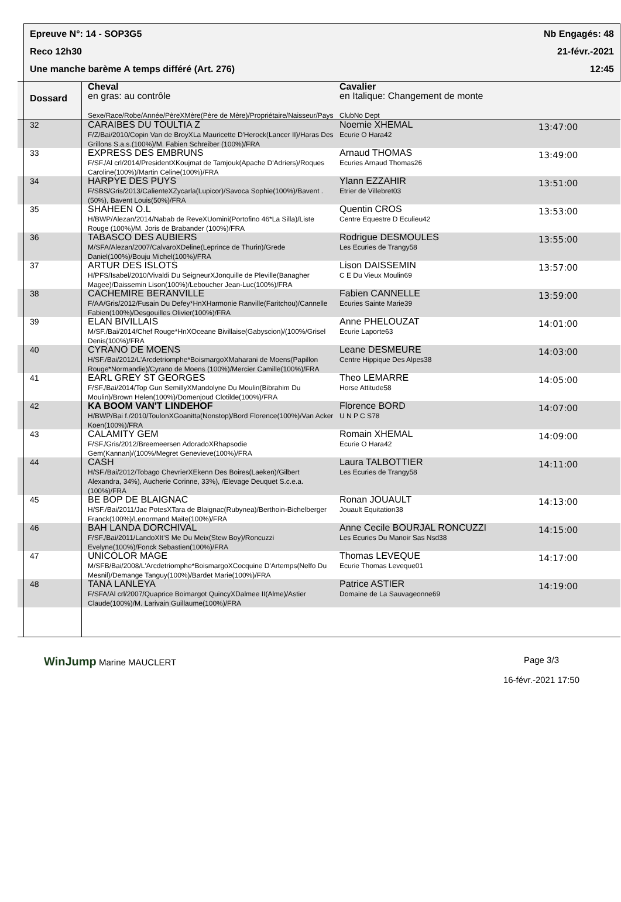Epreuve N°: 14 - SOP3G5 Nb Engagés: 48
Reco 12h30 21-févr.-2021
Une manche barème A temps différé (Art. 276) 12:45
| | Dossard | Cheval en gras: au contrôle Sexe/Race/Robe/Année/PèreXMère(Père de Mère)/Propriétaire/Naisseur/Pays | Cavalier en Italique: Changement de monte ClubNo Dept | |
| --- | --- | --- | --- | --- |
| | 32 | CARAIBES DU TOULTIA Z F/Z/Bai/2010/Copin Van de BroyXLa Mauricette D'Herock(Lancer II)/Haras Des Grillons S.a.s.(100%)/M. Fabien Schreiber (100%)/FRA | Noemie XHEMAL Ecurie O Hara42 | 13:47:00 |
| | 33 | EXPRESS DES EMBRUNS F/SF./Al crl/2014/PresidentXKoujmat de Tamjouk(Apache D'Adriers)/Roques Caroline(100%)/Martin Celine(100%)/FRA | Arnaud THOMAS Ecuries Arnaud Thomas26 | 13:49:00 |
| | 34 | HARPYE DES PUYS F/SBS/Gris/2013/CalienteXZycarla(Lupicor)/Savoca Sophie(100%)/Bavent .(50%), Bavent Louis(50%)/FRA | Ylann EZZAHIR Etrier de Villebret03 | 13:51:00 |
| | 35 | SHAHEEN O.L H/BWP/Alezan/2014/Nabab de ReveXUomini(Portofino 46*La Silla)/Liste Rouge (100%)/M. Joris de Brabander (100%)/FRA | Quentin CROS Centre Equestre D Eculieu42 | 13:53:00 |
| | 36 | TABASCO DES AUBIERS M/SFA/Alezan/2007/CalvaroXDeline(Leprince de Thurin)/Grede Daniel(100%)/Bouju Michel(100%)/FRA | Rodrigue DESMOULES Les Ecuries de Trangy58 | 13:55:00 |
| | 37 | ARTUR DES ISLOTS H/PFS/Isabel/2010/Vivaldi Du SeigneurXJonquille de Pleville(Banagher Magee)/Daissemin Lison(100%)/Leboucher Jean-Luc(100%)/FRA | Lison DAISSEMIN C E Du Vieux Moulin69 | 13:57:00 |
| | 38 | CACHEMIRE BERANVILLE F/AA/Gris/2012/Fusain Du Defey*HnXHarmonie Ranville(Faritchou)/Cannelle Fabien(100%)/Desgouilles Olivier(100%)/FRA | Fabien CANNELLE Ecuries Sainte Marie39 | 13:59:00 |
| | 39 | ELAN BIVILLAIS M/SF./Bai/2014/Chef Rouge*HnXOceane Bivillaise(Gabyscion)/(100%/Grisel Denis(100%)/FRA | Anne PHELOUZAT Ecurie Laporte63 | 14:01:00 |
| | 40 | CYRANO DE MOENS H/SF./Bai/2012/L'Arcdetriomphe*BoismargoXMaharani de Moens(Papillon Rouge*Normandie)/Cyrano de Moens (100%)/Mercier Camille(100%)/FRA | Leane DESMEURE Centre Hippique Des Alpes38 | 14:03:00 |
| | 41 | EARL GREY ST GEORGES F/SF./Bai/2014/Top Gun SemillyXMandolyne Du Moulin(Bibrahim Du Moulin)/Brown Helen(100%)/Domenjoud Clotilde(100%)/FRA | Theo LEMARRE Horse Attitude58 | 14:05:00 |
| | 42 | KA BOOM VAN'T LINDEHOF H/BWP/Bai f./2010/ToulonXGoanitta(Nonstop)/Bord Florence(100%)/Van Acker Koen(100%)/FRA | Florence BORD U N P C S78 | 14:07:00 |
| | 43 | CALAMITY GEM F/SF./Gris/2012/Breemeersen AdoradoXRhapsodie Gem(Kannan)/(100%/Megret Genevieve(100%)/FRA | Romain XHEMAL Ecurie O Hara42 | 14:09:00 |
| | 44 | CASH H/SF./Bai/2012/Tobago ChevrierXEkenn Des Boires(Laeken)/Gilbert Alexandra, 34%), Aucherie Corinne, 33%), /Elevage Deuquet S.c.e.a.(100%)/FRA | Laura TALBOTTIER Les Ecuries de Trangy58 | 14:11:00 |
| | 45 | BE BOP DE BLAIGNAC H/SF./Bai/2011/Jac PotesXTara de Blaignac(Rubynea)/Berthoin-Bichelberger Franck(100%)/Lenormand Maite(100%)/FRA | Ronan JOUAULT Jouault Equitation38 | 14:13:00 |
| | 46 | BAH LANDA DORCHIVAL F/SF./Bai/2011/LandoXIt'S Me Du Meix(Stew Boy)/Roncuzzi Evelyne(100%)/Fonck Sebastien(100%)/FRA | Anne Cecile BOURJAL RONCUZZI Les Ecuries Du Manoir Sas Nsd38 | 14:15:00 |
| | 47 | UNICOLOR MAGE M/SFB/Bai/2008/L'Arcdetriomphe*BoismargoXCocquine D'Artemps(Nelfo Du Mesnil)/Demange Tanguy(100%)/Bardet Marie(100%)/FRA | Thomas LEVEQUE Ecurie Thomas Leveque01 | 14:17:00 |
| | 48 | TANA LANLEYA F/SFA/Al crl/2007/Quaprice Boimargot QuincyXDalmee II(Alme)/Astier Claude(100%)/M. Larivain Guillaume(100%)/FRA | Patrice ASTIER Domaine de La Sauvageonne69 | 14:19:00 |
WinJump Marine MAUCLERT Page 3/3
16-févr.-2021 17:50